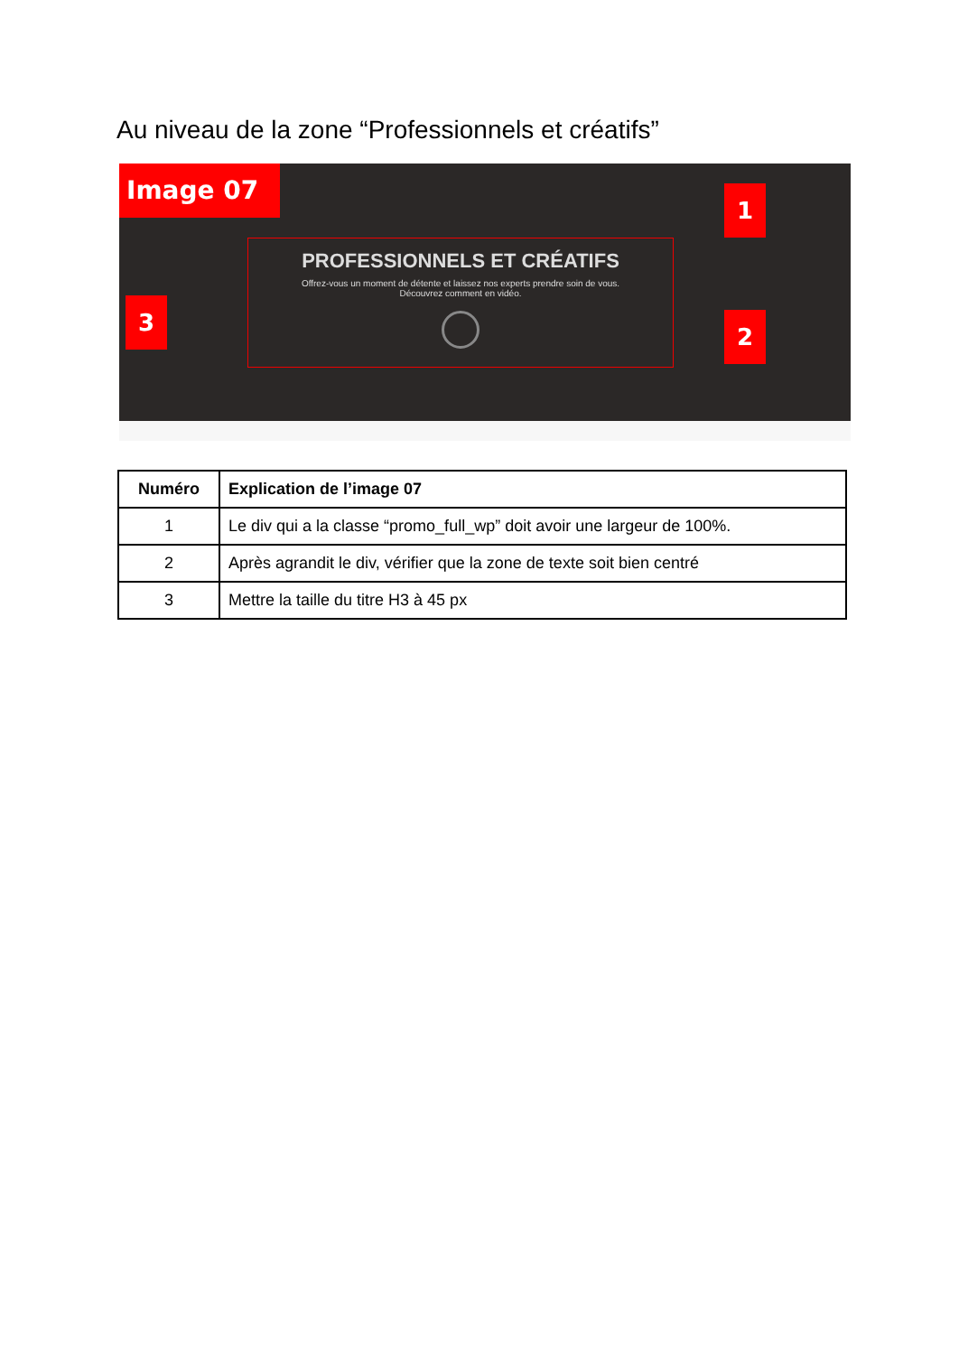Au niveau de la zone “Professionnels et créatifs”
Image 07
1
PROFESSIONNELS ET CRÉATIFS
Offrez-vous un moment de détente et laissez nos experts prendre soin de vous.
Découvrez comment en vidéo.
3
2
| Numéro | Explication de l’image 07 |
| --- | --- |
| 1 | Le div qui a la classe “promo_full_wp” doit avoir une largeur de 100%. |
| 2 | Après agrandit le div, vérifier que la zone de texte soit bien centré |
| 3 | Mettre la taille du titre H3 à 45 px |